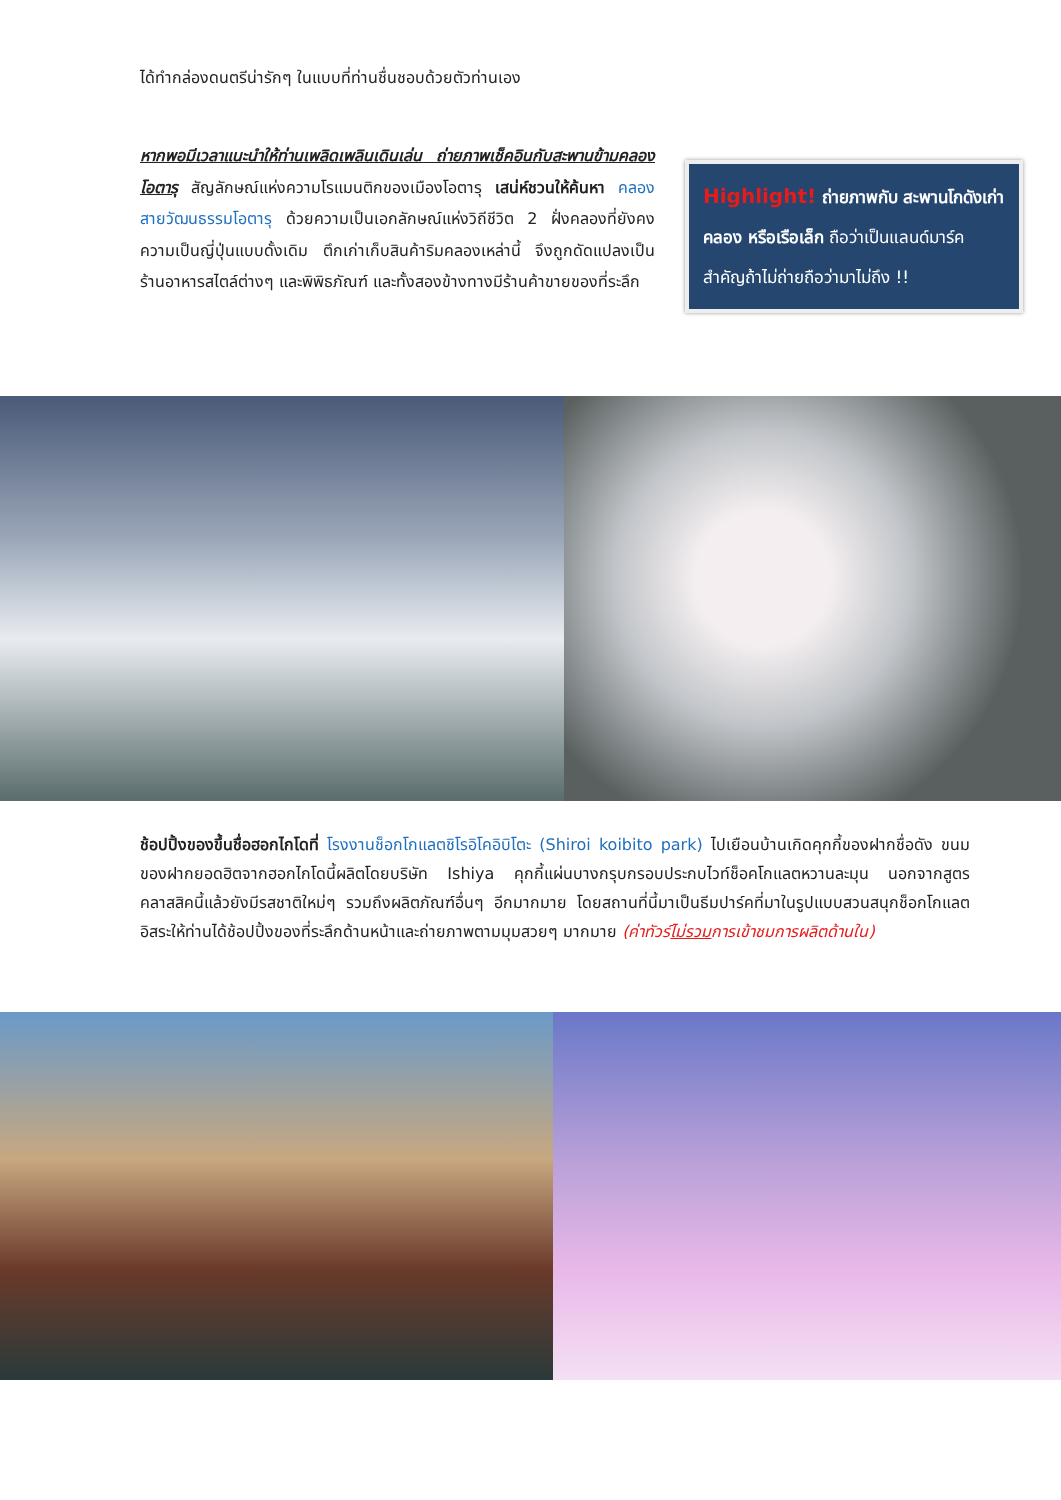ได้ทำกล่องดนตรีน่ารักๆ ในแบบที่ท่านชื่นชอบด้วยตัวท่านเอง
หากพอมีเวลาแนะนำให้ท่านเพลิดเพลินเดินเล่น ถ่ายภาพเช็คอินกับสะพานข้ามคลองโอตารุ สัญลักษณ์แห่งความโรแมนติกของเมืองโอตารุ เสน่ห์ชวนให้ค้นหา คลองสายวัฒนธรรมโอตารุ ด้วยความเป็นเอกลักษณ์แห่งวิถีชีวิต 2 ฝั่งคลองที่ยังคงความเป็นญี่ปุ่นแบบดั้งเดิม ตึกเก่าเก็บสินค้าริมคลองเหล่านี้ จึงถูกดัดแปลงเป็นร้านอาหารสไตล์ต่างๆ และพิพิธภัณฑ์ และทั้งสองข้างทางมีร้านค้าขายของที่ระลึก
Highlight! ถ่ายภาพกับ สะพานโกดังเก่า คลอง หรือเรือเล็ก ถือว่าเป็นแลนด์มาร์คสำคัญถ้าไม่ถ่ายถือว่ามาไม่ถึง !!
ช้อปปิ้งของขึ้นชื่อฮอกไกโดที่ โรงงานช็อกโกแลตชิโรอิโคอิบิโตะ (Shiroi koibito park) ไปเยือนบ้านเกิดคุกกี้ของฝากชื่อดัง ขนมของฝากยอดฮิตจากฮอกไกโดนี้ผลิตโดยบริษัท Ishiya คุกกี้แผ่นบางกรุบกรอบประกบไวท์ช็อคโกแลตหวานละมุน นอกจากสูตรคลาสสิคนี้แล้วยังมีรสชาติใหม่ๆ รวมถึงผลิตภัณฑ์อื่นๆ อีกมากมาย โดยสถานที่นี้มาเป็นธีมปาร์คที่มาในรูปแบบสวนสนุกช็อกโกแลต อิสระให้ท่านได้ช้อปปิ้งของที่ระลึกด้านหน้าและถ่ายภาพตามมุมสวยๆ มากมาย (ค่าทัวร์ไม่รวมการเข้าชมการผลิตด้านใน)